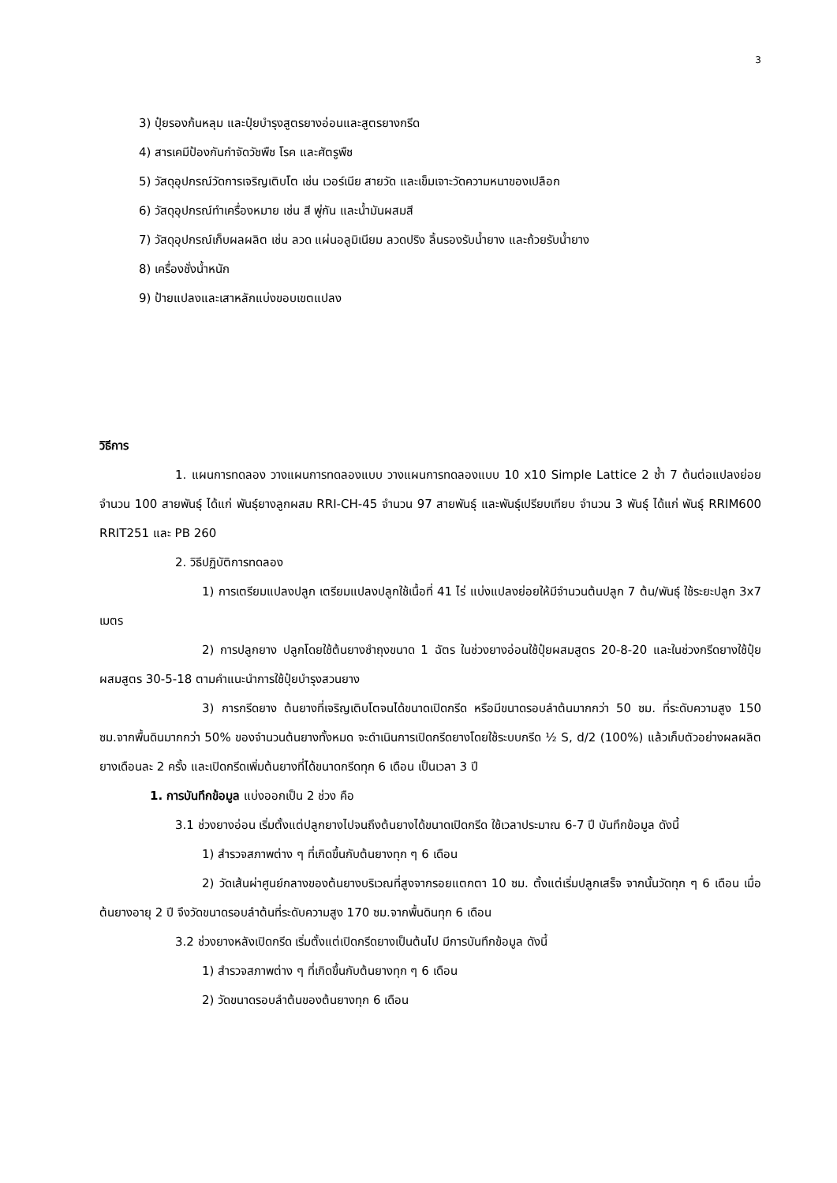3
3) ปุ๋ยรองก้นหลุม และปุ๋ยบำรุงสูตรยางอ่อนและสูตรยางกรีด
4) สารเคมีป้องกันกำจัดวัชพืช โรค และศัตรูพืช
5) วัสดุอุปกรณ์วัดการเจริญเติบโต เช่น เวอร์เนีย สายวัด และเข็มเจาะวัดความหนาของเปลือก
6) วัสดุอุปกรณ์ทำเครื่องหมาย เช่น สี พู่กัน และน้ำมันผสมสี
7) วัสดุอุปกรณ์เก็บผลผลิต เช่น ลวด แผ่นอลูมิเนียม ลวดปริง ลิ้นรองรับน้ำยาง และถ้วยรับน้ำยาง
8) เครื่องชั่งน้ำหนัก
9) ป้ายแปลงและเสาหลักแบ่งขอบเขตแปลง
วิธีการ
1. แผนการทดลอง วางแผนการทดลองแบบ วางแผนการทดลองแบบ 10 x10 Simple Lattice 2 ซ้ำ 7 ต้นต่อแปลงย่อย จำนวน 100 สายพันธุ์ ได้แก่ พันธุ์ยางลูกผสม RRI-CH-45 จำนวน 97 สายพันธุ์ และพันธุ์เปรียบเทียบ จำนวน 3 พันธุ์ ได้แก่ พันธุ์ RRIM600 RRIT251 และ PB 260
2. วิธีปฏิบัติการทดลอง
1) การเตรียมแปลงปลูก เตรียมแปลงปลูกใช้เนื้อที่ 41 ไร่ แบ่งแปลงย่อยให้มีจำนวนต้นปลูก 7 ต้น/พันธุ์ ใช้ระยะปลูก 3x7 เมตร
2) การปลูกยาง ปลูกโดยใช้ต้นยางชำถุงขนาด 1 ฉัตร ในช่วงยางอ่อนใช้ปุ๋ยผสมสูตร 20-8-20 และในช่วงกรีดยางใช้ปุ๋ยผสมสูตร 30-5-18 ตามคำแนะนำการใช้ปุ๋ยบำรุงสวนยาง
3) การกรีดยาง ต้นยางที่เจริญเติบโตจนได้ขนาดเปิดกรีด หรือมีขนาดรอบลำต้นมากกว่า 50 ซม. ที่ระดับความสูง 150 ซม.จากพื้นดินมากกว่า 50% ของจำนวนต้นยางทั้งหมด จะดำเนินการเปิดกรีดยางโดยใช้ระบบกรีด ½ S, d/2 (100%) แล้วเก็บตัวอย่างผลผลิตยางเดือนละ 2 ครั้ง และเปิดกรีดเพิ่มต้นยางที่ได้ขนาดกรีดทุก 6 เดือน เป็นเวลา 3 ปี
1. การบันทึกข้อมูล แบ่งออกเป็น 2 ช่วง คือ
3.1 ช่วงยางอ่อน เริ่มตั้งแต่ปลูกยางไปจนถึงต้นยางได้ขนาดเปิดกรีด ใช้เวลาประมาณ 6-7 ปี บันทึกข้อมูล ดังนี้
1) สำรวจสภาพต่าง ๆ ที่เกิดขึ้นกับต้นยางทุก ๆ 6 เดือน
2) วัดเส้นผ่าศูนย์กลางของต้นยางบริเวณที่สูงจากรอยแตกตา 10 ซม. ตั้งแต่เริ่มปลูกเสร็จ จากนั้นวัดทุก ๆ 6 เดือน เมื่อต้นยางอายุ 2 ปี จึงวัดขนาดรอบลำต้นที่ระดับความสูง 170 ซม.จากพื้นดินทุก 6 เดือน
3.2 ช่วงยางหลังเปิดกรีด เริ่มตั้งแต่เปิดกรีดยางเป็นต้นไป มีการบันทึกข้อมูล ดังนี้
1) สำรวจสภาพต่าง ๆ ที่เกิดขึ้นกับต้นยางทุก ๆ 6 เดือน
2) วัดขนาดรอบลำต้นของต้นยางทุก 6 เดือน